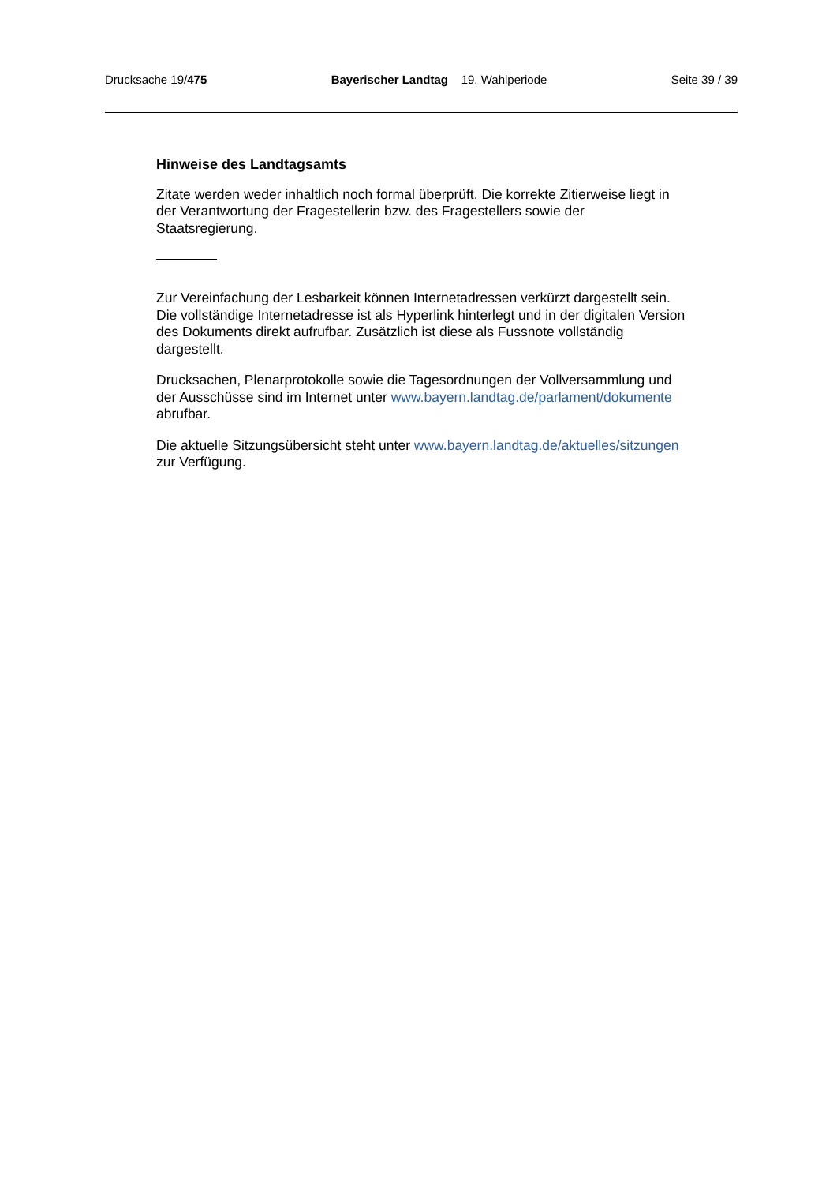Drucksache 19/475 Bayerischer Landtag 19. Wahlperiode Seite 39 / 39
Hinweise des Landtagsamts
Zitate werden weder inhaltlich noch formal überprüft. Die korrekte Zitierweise liegt in der Verantwortung der Fragestellerin bzw. des Fragestellers sowie der Staatsregierung.
Zur Vereinfachung der Lesbarkeit können Internetadressen verkürzt dargestellt sein. Die vollständige Internetadresse ist als Hyperlink hinterlegt und in der digitalen Version des Dokuments direkt aufrufbar. Zusätzlich ist diese als Fussnote vollständig dargestellt.
Drucksachen, Plenarprotokolle sowie die Tagesordnungen der Vollversammlung und der Ausschüsse sind im Internet unter www.bayern.landtag.de/parlament/dokumente abrufbar.
Die aktuelle Sitzungsübersicht steht unter www.bayern.landtag.de/aktuelles/sitzungen zur Verfügung.